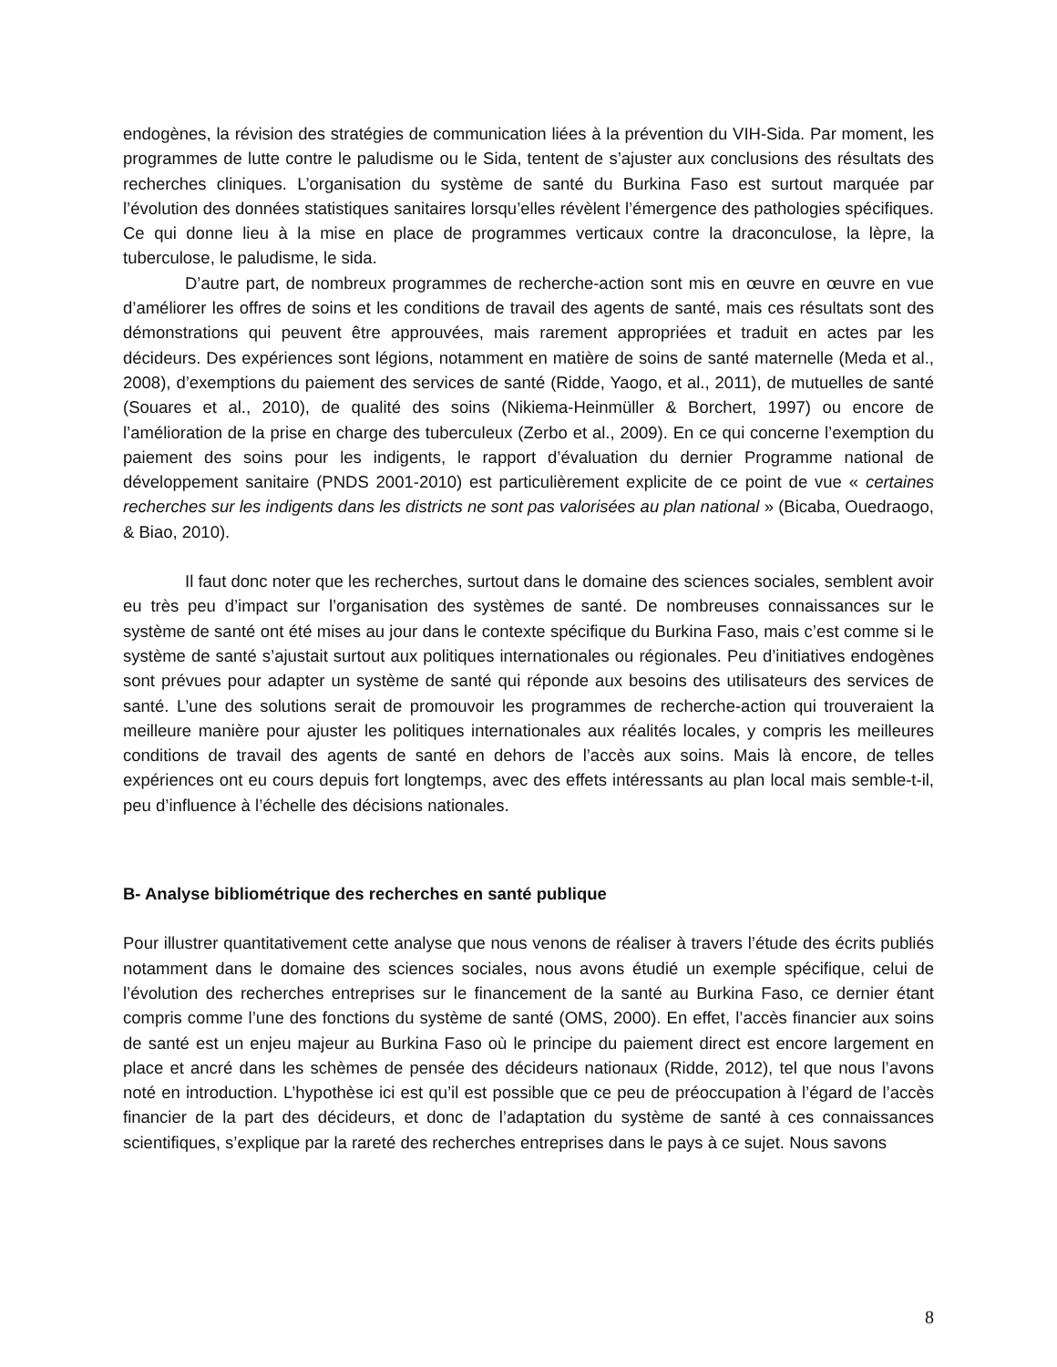endogènes, la révision des stratégies de communication liées à la prévention du VIH-Sida. Par moment, les programmes de lutte contre le paludisme ou le Sida, tentent de s’ajuster aux conclusions des résultats des recherches cliniques. L’organisation du système de santé du Burkina Faso est surtout marquée par l’évolution des données statistiques sanitaires lorsqu’elles révèlent l’émergence des pathologies spécifiques. Ce qui donne lieu à la mise en place de programmes verticaux contre la draconculose, la lèpre, la tuberculose, le paludisme, le sida.
D’autre part, de nombreux programmes de recherche-action sont mis en œuvre en œuvre en vue d’améliorer les offres de soins et les conditions de travail des agents de santé, mais ces résultats sont des démonstrations qui peuvent être approuvées, mais rarement appropriées et traduit en actes par les décideurs. Des expériences sont légions, notamment en matière de soins de santé maternelle (Meda et al., 2008), d’exemptions du paiement des services de santé (Ridde, Yaogo, et al., 2011), de mutuelles de santé (Souares et al., 2010), de qualité des soins (Nikiema-Heinmüller & Borchert, 1997) ou encore de l’amélioration de la prise en charge des tuberculeux (Zerbo et al., 2009). En ce qui concerne l’exemption du paiement des soins pour les indigents, le rapport d’évaluation du dernier Programme national de développement sanitaire (PNDS 2001-2010) est particulièrement explicite de ce point de vue « certaines recherches sur les indigents dans les districts ne sont pas valorisées au plan national » (Bicaba, Ouedraogo, & Biao, 2010).
Il faut donc noter que les recherches, surtout dans le domaine des sciences sociales, semblent avoir eu très peu d’impact sur l’organisation des systèmes de santé. De nombreuses connaissances sur le système de santé ont été mises au jour dans le contexte spécifique du Burkina Faso, mais c’est comme si le système de santé s’ajustait surtout aux politiques internationales ou régionales. Peu d’initiatives endogènes sont prévues pour adapter un système de santé qui réponde aux besoins des utilisateurs des services de santé. L’une des solutions serait de promouvoir les programmes de recherche-action qui trouveraient la meilleure manière pour ajuster les politiques internationales aux réalités locales, y compris les meilleures conditions de travail des agents de santé en dehors de l’accès aux soins. Mais là encore, de telles expériences ont eu cours depuis fort longtemps, avec des effets intéressants au plan local mais semble-t-il, peu d’influence à l’échelle des décisions nationales.
B- Analyse bibliométrique des recherches en santé publique
Pour illustrer quantitativement cette analyse que nous venons de réaliser à travers l’étude des écrits publiés notamment dans le domaine des sciences sociales, nous avons étudié un exemple spécifique, celui de l’évolution des recherches entreprises sur le financement de la santé au Burkina Faso, ce dernier étant compris comme l’une des fonctions du système de santé (OMS, 2000). En effet, l’accès financier aux soins de santé est un enjeu majeur au Burkina Faso où le principe du paiement direct est encore largement en place et ancré dans les schèmes de pensée des décideurs nationaux (Ridde, 2012), tel que nous l’avons noté en introduction. L’hypothèse ici est qu’il est possible que ce peu de préoccupation à l’égard de l’accès financier de la part des décideurs, et donc de l’adaptation du système de santé à ces connaissances scientifiques, s’explique par la rareté des recherches entreprises dans le pays à ce sujet. Nous savons
8